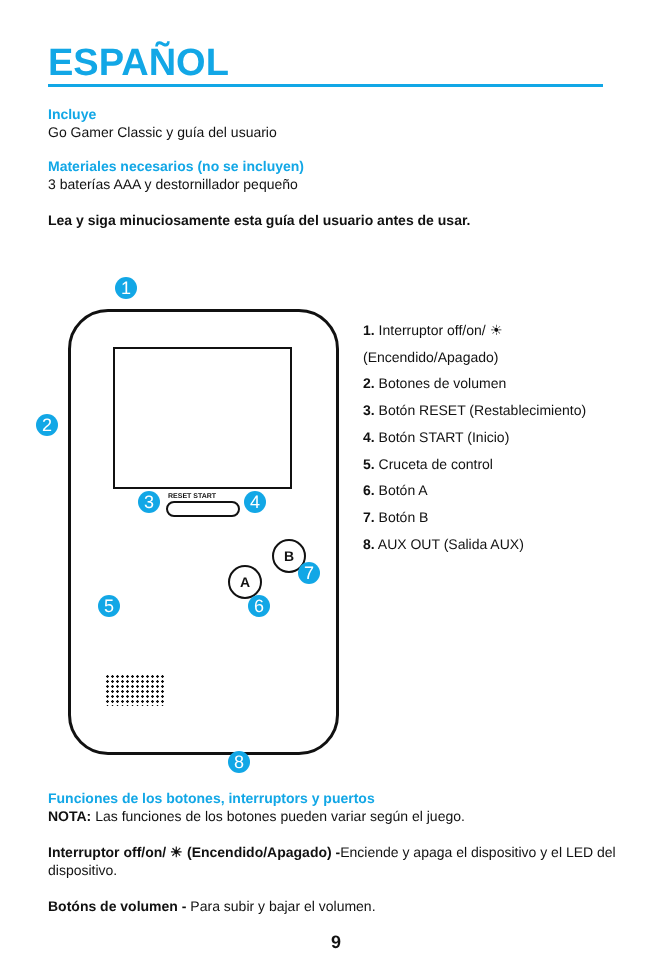ESPAÑOL
Incluye
Go Gamer Classic y guía del usuario
Materiales necesarios (no se incluyen)
3 baterías AAA y destornillador pequeño
Lea y siga minuciosamente esta guía del usuario antes de usar.
RESET START
A
B
1
2
3 4
5 6
7
8
1. Interruptor off/on/ ☀
(Encendido/Apagado)
2. Botones de volumen
3. Botón RESET (Restablecimiento)
4. Botón START (Inicio)
5. Cruceta de control
6. Botón A
7. Botón B
8. AUX OUT (Salida AUX)
Funciones de los botones, interruptors y puertos
NOTA: Las funciones de los botones pueden variar según el juego.
Interruptor off/on/ ☀ (Encendido/Apagado) -Enciende y apaga el dispositivo y el LED del dispositivo.
Botóns de volumen - Para subir y bajar el volumen.
9